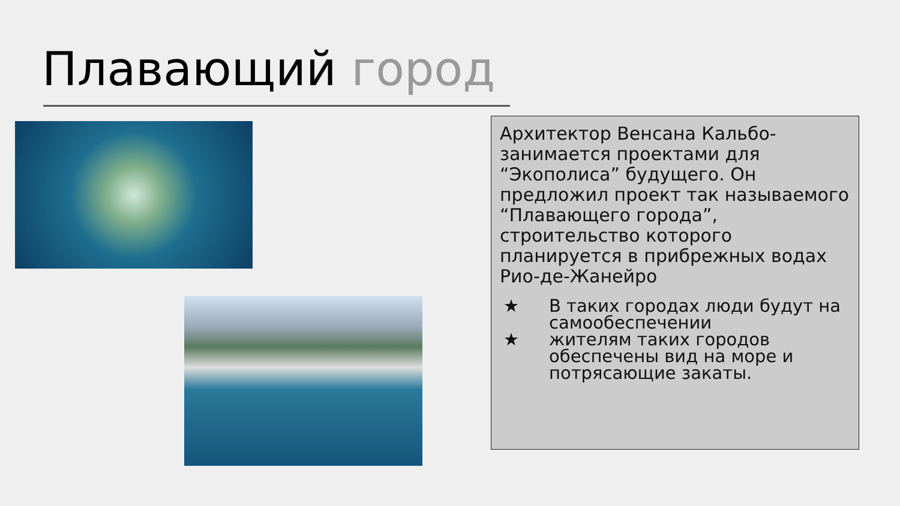Плавающий город
Архитектор Венсана Кальбо- занимается проектами для “Экополиса” будущего. Он предложил проект так называемого “Плавающего города”, строительство которого планируется в прибрежных водах Рио-де-Жанейро
★ В таких городах люди будут на самообеспечении
★ жителям таких городов обеспечены вид на море и потрясающие закаты.